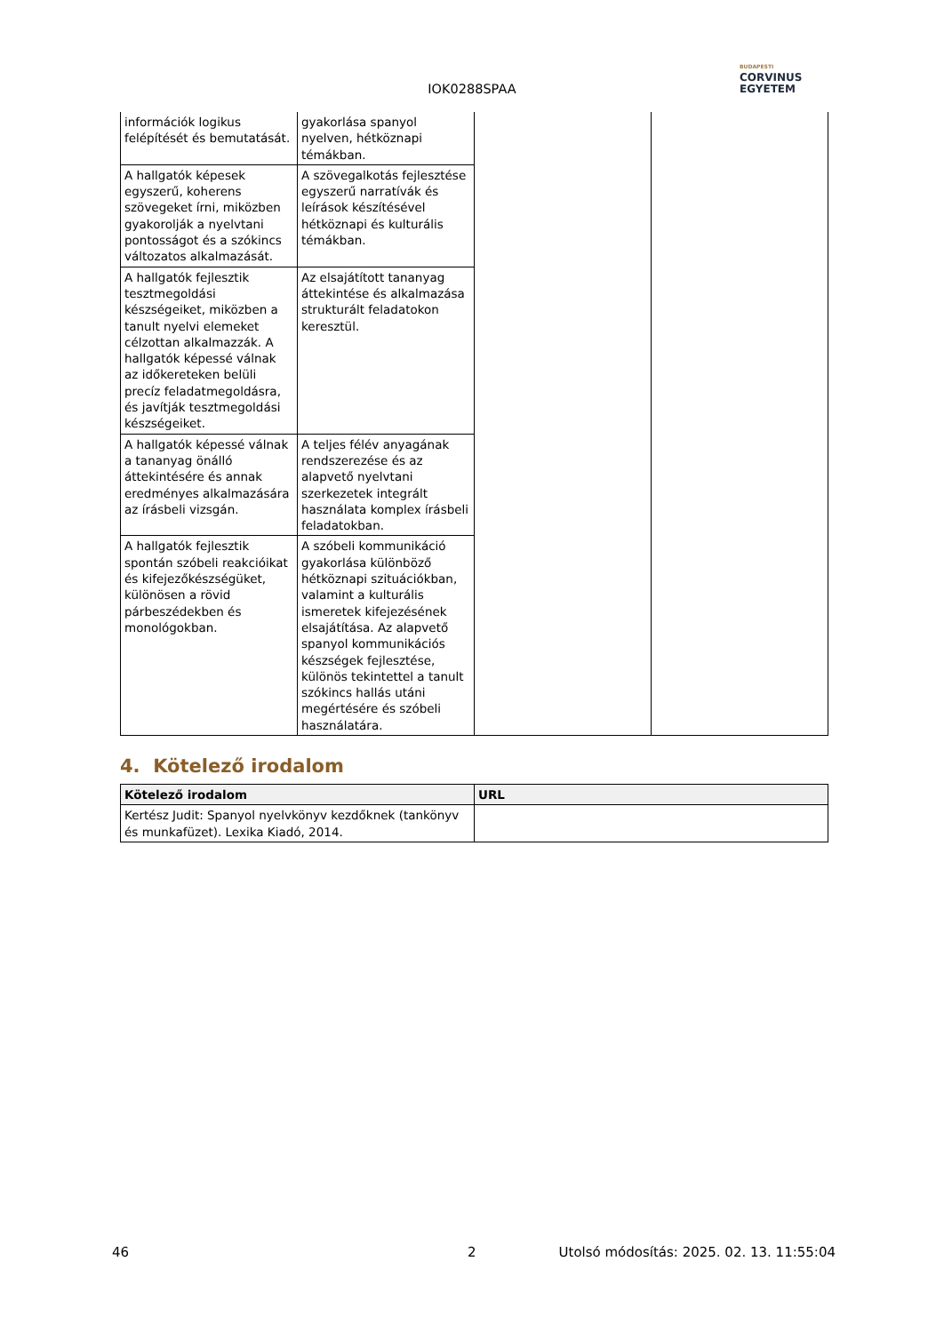IOK0288SPAA
BUDAPESTI
CORVINUS
EGYETEM
| információk logikus felépítését és bemutatását. | gyakorlása spanyol nyelven, hétköznapi témákban. | | |
| A hallgatók képesek egyszerű, koherens szövegeket írni, miközben gyakorolják a nyelvtani pontosságot és a szókincs változatos alkalmazását. | A szövegalkotás fejlesztése egyszerű narratívák és leírások készítésével hétköznapi és kulturális témákban. | | |
| A hallgatók fejlesztik tesztmegoldási készségeiket, miközben a tanult nyelvi elemeket célzottan alkalmazzák. A hallgatók képessé válnak az időkereteken belüli precíz feladatmegoldásra, és javítják tesztmegoldási készségeiket. | Az elsajátított tananyag áttekintése és alkalmazása strukturált feladatokon keresztül. | | |
| A hallgatók képessé válnak a tananyag önálló áttekintésére és annak eredményes alkalmazására az írásbeli vizsgán. | A teljes félév anyagának rendszerezése és az alapvető nyelvtani szerkezetek integrált használata komplex írásbeli feladatokban. | | |
| A hallgatók fejlesztik spontán szóbeli reakcióikat és kifejezőkészségüket, különösen a rövid párbeszédekben és monológokban. | A szóbeli kommunikáció gyakorlása különböző hétköznapi szituációkban, valamint a kulturális ismeretek kifejezésének elsajátítása. Az alapvető spanyol kommunikációs készségek fejlesztése, különös tekintettel a tanult szókincs hallás utáni megértésére és szóbeli használatára. | | |
4. Kötelező irodalom
| Kötelező irodalom | URL |
| --- | --- |
| Kertész Judit: Spanyol nyelvkönyv kezdőknek (tankönyv és munkafüzet). Lexika Kiadó, 2014. | |
46 2 Utolsó módosítás: 2025. 02. 13. 11:55:04